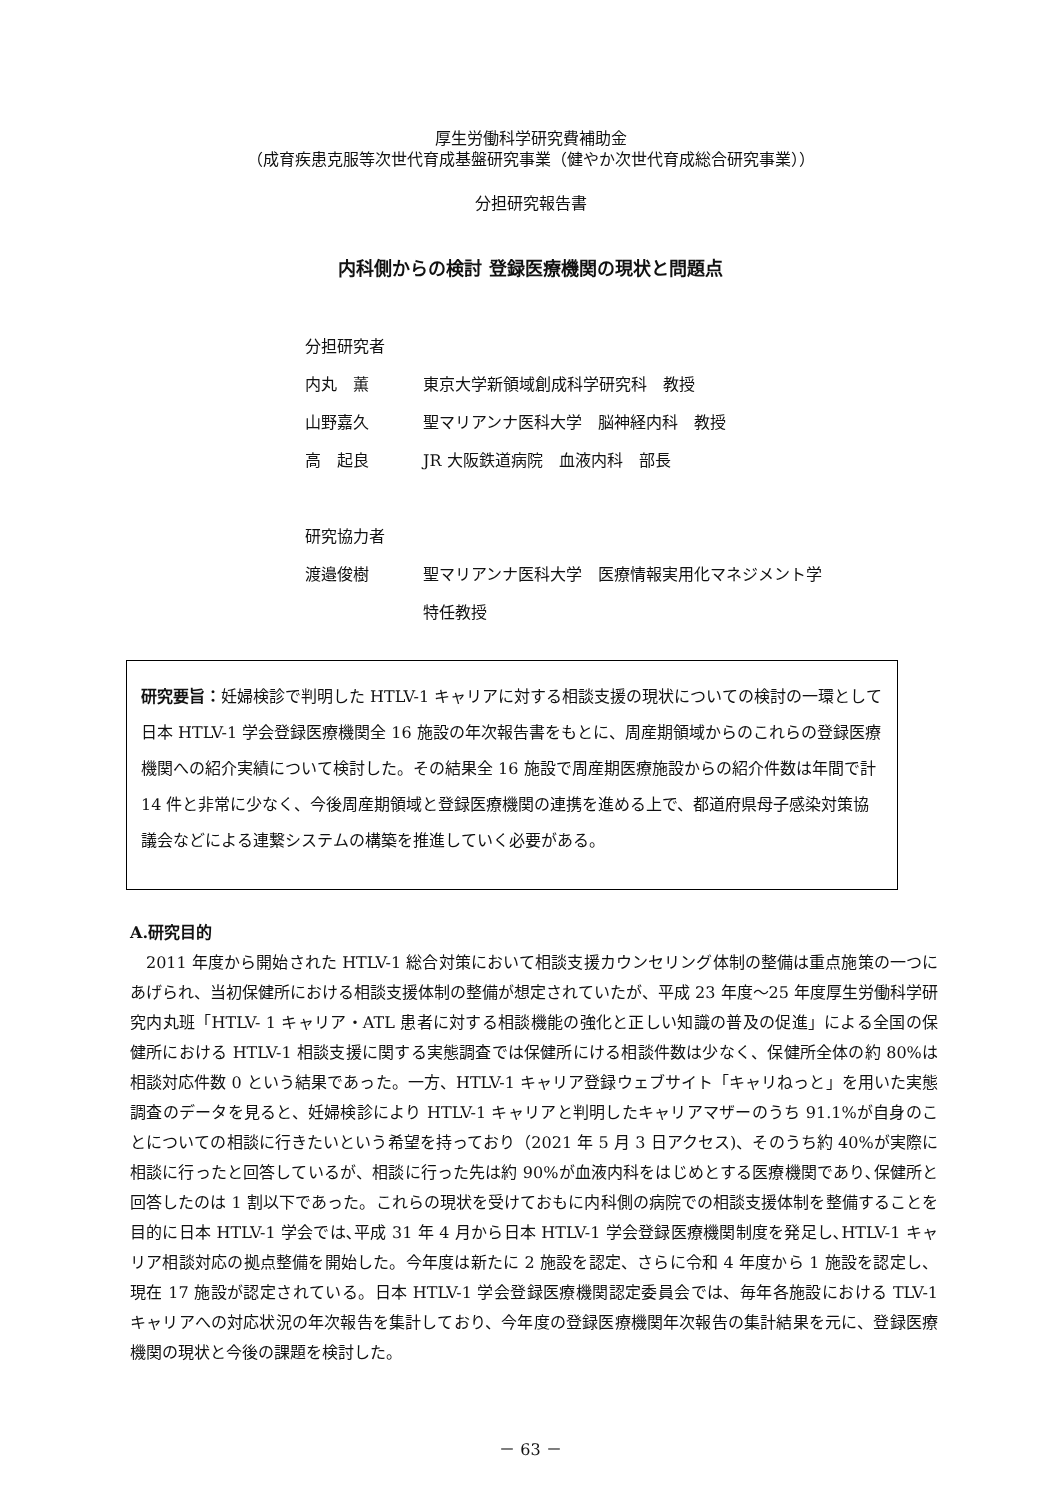厚生労働科学研究費補助金
（成育疾患克服等次世代育成基盤研究事業（健やか次世代育成総合研究事業））
分担研究報告書
内科側からの検討 登録医療機関の現状と問題点
| 分担研究者 | |
| 内丸 薫 | 東京大学新領域創成科学研究科 教授 |
| 山野嘉久 | 聖マリアンナ医科大学 脳神経内科 教授 |
| 高 起良 | JR 大阪鉄道病院 血液内科 部長 |
| 研究協力者 | |
| 渡邉俊樹 | 聖マリアンナ医科大学 医療情報実用化マネジメント学 特任教授 |
研究要旨：妊婦検診で判明した HTLV-1 キャリアに対する相談支援の現状についての検討の一環として日本 HTLV-1 学会登録医療機関全 16 施設の年次報告書をもとに、周産期領域からのこれらの登録医療機関への紹介実績について検討した。その結果全 16 施設で周産期医療施設からの紹介件数は年間で計 14 件と非常に少なく、今後周産期領域と登録医療機関の連携を進める上で、都道府県母子感染対策協議会などによる連繋システムの構築を推進していく必要がある。
A.研究目的
2011 年度から開始された HTLV-1 総合対策において相談支援カウンセリング体制の整備は重点施策の一つにあげられ、当初保健所における相談支援体制の整備が想定されていたが、平成 23 年度～25 年度厚生労働科学研究内丸班「HTLV- 1 キャリア・ATL 患者に対する相談機能の強化と正しい知識の普及の促進」による全国の保健所における HTLV-1 相談支援に関する実態調査では保健所にける相談件数は少なく、保健所全体の約 80%は相談対応件数 0 という結果であった。一方、HTLV-1 キャリア登録ウェブサイト「キャリねっと」を用いた実態調査のデータを見ると、妊婦検診により HTLV-1 キャリアと判明したキャリアマザーのうち 91.1%が自身のことについての相談に行きたいという希望を持っており（2021 年 5 月 3 日アクセス)、そのうち約 40%が実際に相談に行ったと回答しているが、相談に行った先は約 90%が血液内科をはじめとする医療機関であり､保健所と回答したのは 1 割以下であった。これらの現状を受けておもに内科側の病院での相談支援体制を整備することを目的に日本 HTLV-1 学会では､平成 31 年 4 月から日本 HTLV-1 学会登録医療機関制度を発足し､HTLV-1 キャリア相談対応の拠点整備を開始した。今年度は新たに 2 施設を認定、さらに令和 4 年度から 1 施設を認定し、現在 17 施設が認定されている。日本 HTLV-1 学会登録医療機関認定委員会では、毎年各施設における TLV-1 キャリアへの対応状況の年次報告を集計しており、今年度の登録医療機関年次報告の集計結果を元に、登録医療機関の現状と今後の課題を検討した。
－ 63 －